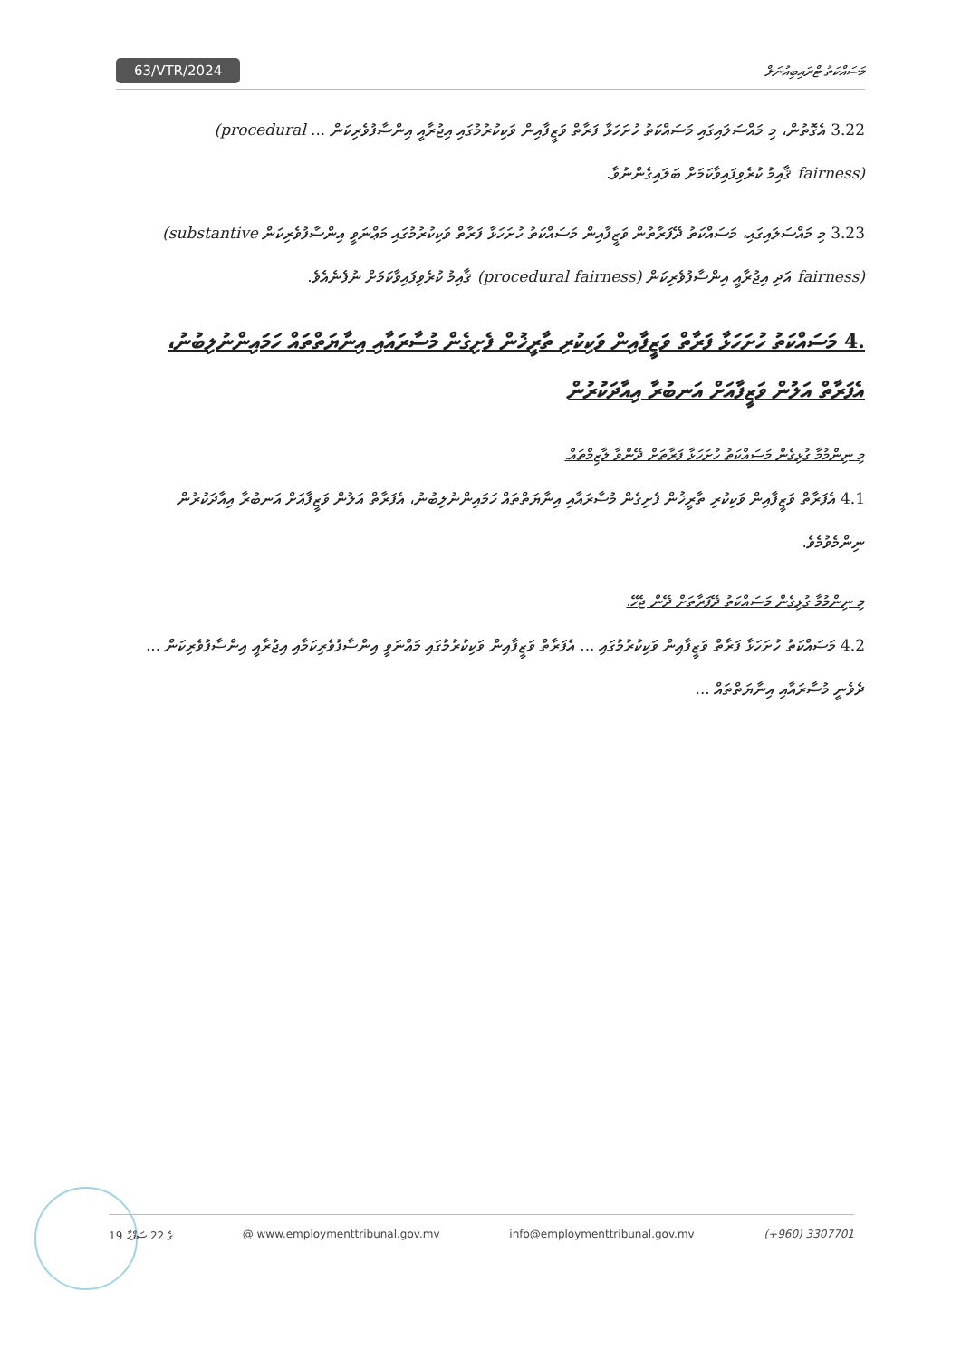63/VTR/2024 މަސައްކަތު ޓްރައިބިއުނަލް
3.22 އެގޮތުން، މި މައްސަލައިގައި މަސައްކަތު ހުށަހަޅާ ފަރާތް ވަޒީފާއިން ވަކިކުރުމުގައި އިޖުރާއީ އިންސާފުވެރިކަން ... (procedural fairness) ޤާއިމު ކުރެވިފައިވާކަމަށް ބަލައިގެންނުވާ.
3.23 މި މައްސަލައިގައި، މަސައްކަތު ދޭފަރާތުން ވަޒީފާއިން މަސައްކަތު ހުށަހަޅާ ފަރާތް ވަކިކުރުމުގައި މަޢްނަވީ އިންސާފުވެރިކަން (substantive fairness) އަދި އިޖުރާއީ އިންސާފުވެރިކަން (procedural fairness) ޤާއިމު ކުރެވިފައިވާކަމަށް ނުފެނެއެވެ.
4. މަސައްކަތު ހުށަހަޅާ ފަރާތް ވަޒީފާއިން ވަކިކުރި ތާރީޚުން ފެށިގެން މުސާރައާއި އިނާޔަތްތައް ހަމައިންނުލިބުނު، އެފަރާތް އަލުން ވަޒީފާއަށް އަނބުރާ އިއާދަކުރުން
މި ނިންމުމާ ގުޅިގެން މަސައްކަތު ހުށަހަޅާ ފަރާތަށް ދޭންވާ ލާޒިމްތައް.
4.1 އެފަރާތް ވަޒީފާއިން ވަކިކުރި ތާރީޚުން ފެށިގެން މުސާރައާއި އިނާޔަތްތައް ހަމައިންނުލިބުނު، އެފަރާތް އަލުން ވަޒީފާއަށް އަނބުރާ އިއާދަކުރުން ނިންމެވުމެވެ.
މި ނިންމުމާ ގުޅިގެން މަސައްކަތު ދޭފަރާތަށް ދޭން ޖެހޭ.
4.2 މަސައްކަތު ހުށަހަޅާ ފަރާތް ވަޒީފާއިން ވަކިކުރުމުގައި ... އެފަރާތް ވަޒީފާއިން ވަކިކުރުމުގައި މަޢްނަވީ އިންސާފުވެރިކަމާއި އިޖުރާއީ އިންސާފުވެރިކަން ... ދެވެނީ މުސާރައާއި އިނާޔަތްތައް ...
19 ގެ 22 ޞަފްޙާ @ www.employmenttribunal.gov.mv info@employmenttribunal.gov.mv (+960) 3307701